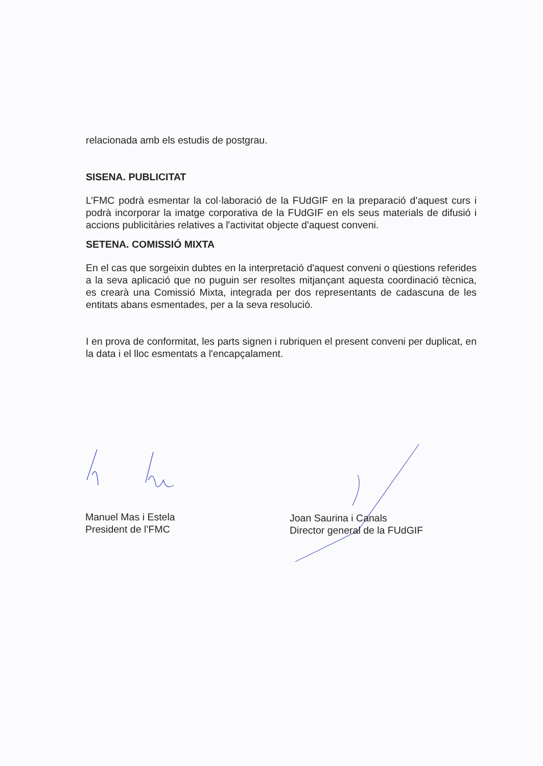relacionada amb els estudis de postgrau.
SISENA. PUBLICITAT
L’FMC podrà esmentar la col·laboració de la FUdGIF en la preparació d’aquest curs i podrà incorporar la imatge corporativa de la FUdGIF en els seus materials de difusió i accions publicitàries relatives a l'activitat objecte d'aquest conveni.
SETENA. COMISSIÓ MIXTA
En el cas que sorgeixin dubtes en la interpretació d'aquest conveni o qüestions referides a la seva aplicació que no puguin ser resoltes mitjançant aquesta coordinació tècnica, es crearà una Comissió Mixta, integrada per dos representants de cadascuna de les entitats abans esmentades, per a la seva resolució.
I en prova de conformitat, les parts signen i rubriquen el present conveni per duplicat, en la data i el lloc esmentats a l'encapçalament.
Manuel Mas i Estela
President de l’FMC
Joan Saurina i Canals
Director general de la FUdGIF